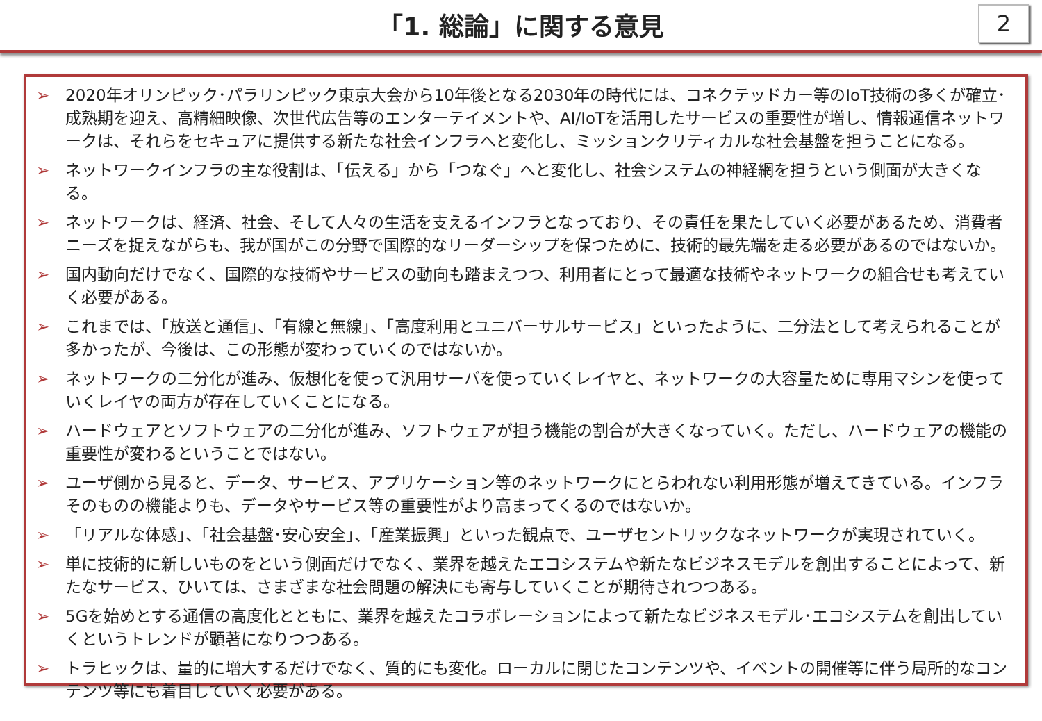「1. 総論」に関する意見
2
➢ 2020年オリンピック･パラリンピック東京大会から10年後となる2030年の時代には、コネクテッドカー等のIoT技術の多くが確立･成熟期を迎え、高精細映像、次世代広告等のエンターテイメントや、AI/IoTを活用したサービスの重要性が増し、情報通信ネットワークは、それらをセキュアに提供する新たな社会インフラへと変化し、ミッションクリティカルな社会基盤を担うことになる。
➢ ネットワークインフラの主な役割は、「伝える」から「つなぐ」へと変化し、社会システムの神経網を担うという側面が大きくなる。
➢ ネットワークは、経済、社会、そして人々の生活を支えるインフラとなっており、その責任を果たしていく必要があるため、消費者ニーズを捉えながらも、我が国がこの分野で国際的なリーダーシップを保つために、技術的最先端を走る必要があるのではないか。
➢ 国内動向だけでなく、国際的な技術やサービスの動向も踏まえつつ、利用者にとって最適な技術やネットワークの組合せも考えていく必要がある。
➢ これまでは、「放送と通信」、「有線と無線」、「高度利用とユニバーサルサービス」といったように、二分法として考えられることが多かったが、今後は、この形態が変わっていくのではないか。
➢ ネットワークの二分化が進み、仮想化を使って汎用サーバを使っていくレイヤと、ネットワークの大容量ために専用マシンを使っていくレイヤの両方が存在していくことになる。
➢ ハードウェアとソフトウェアの二分化が進み、ソフトウェアが担う機能の割合が大きくなっていく。ただし、ハードウェアの機能の重要性が変わるということではない。
➢ ユーザ側から見ると、データ、サービス、アプリケーション等のネットワークにとらわれない利用形態が増えてきている。インフラそのものの機能よりも、データやサービス等の重要性がより高まってくるのではないか。
➢ 「リアルな体感」、「社会基盤･安心安全」、「産業振興」といった観点で、ユーザセントリックなネットワークが実現されていく。
➢ 単に技術的に新しいものをという側面だけでなく、業界を越えたエコシステムや新たなビジネスモデルを創出することによって、新たなサービス、ひいては、さまざまな社会問題の解決にも寄与していくことが期待されつつある。
➢ 5Gを始めとする通信の高度化とともに、業界を越えたコラボレーションによって新たなビジネスモデル･エコシステムを創出していくというトレンドが顕著になりつつある。
➢ トラヒックは、量的に増大するだけでなく、質的にも変化。ローカルに閉じたコンテンツや、イベントの開催等に伴う局所的なコンテンツ等にも着目していく必要がある。